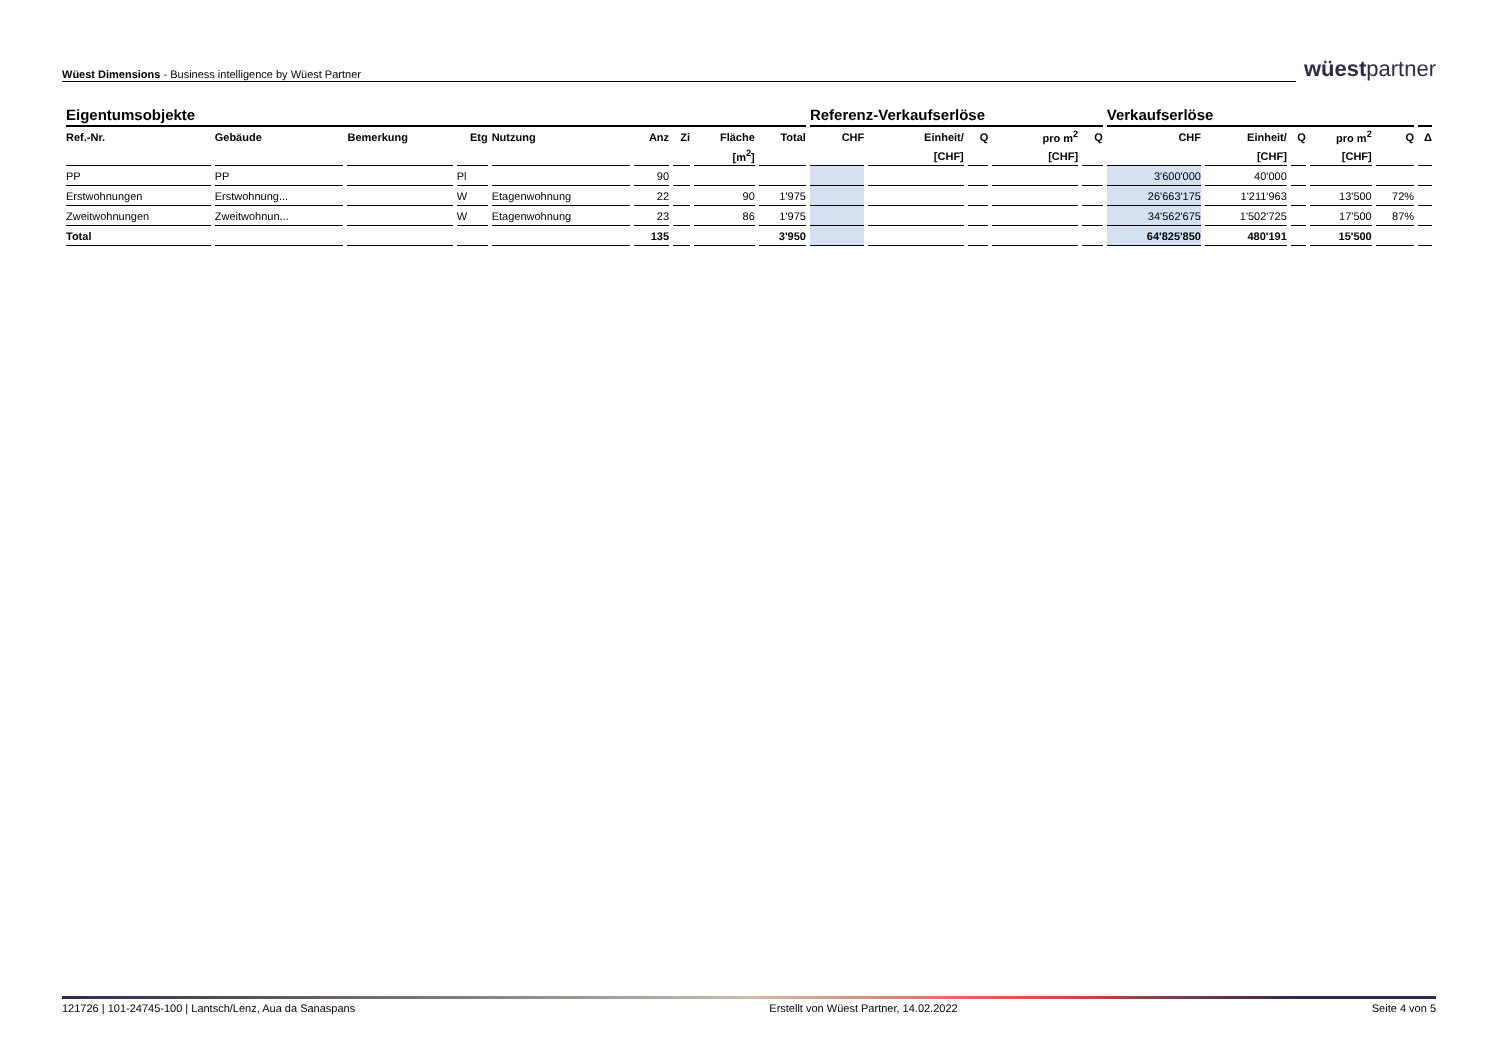Wüest Dimensions - Business intelligence by Wüest Partner
wüestpartner
| Eigentumsobjekte | | | | | | | | | Referenz-Verkaufserlöse | | | | | Verkaufserlöse | | | | | |
| --- | --- | --- | --- | --- | --- | --- | --- | --- | --- | --- | --- | --- | --- | --- | --- | --- | --- | --- | --- |
| Ref.-Nr. | Gebäude | Bemerkung | Etg | Nutzung | Anz | Zi | Fläche | Total | CHF | Einheit/ | Q | pro m<sup>2</sup> | Q | CHF | Einheit/ | Q | pro m<sup>2</sup> | Q | Δ |
| | | | | | | | [m<sup>2</sup>] | | | [CHF] | | [CHF] | | | [CHF] | | [CHF] | | |
| PP | PP | | Pl | | 90 | | | | | | | | | 3'600'000 | 40'000 | | | | |
| Erstwohnungen | Erstwohnung... | | W | Etagenwohnung | 22 | | 90 | 1'975 | | | | | | 26'663'175 | 1'211'963 | | 13'500 | 72% | |
| Zweitwohnungen | Zweitwohnun... | | W | Etagenwohnung | 23 | | 86 | 1'975 | | | | | | 34'562'675 | 1'502'725 | | 17'500 | 87% | |
| Total | | | | | 135 | | | 3'950 | | | | | | 64'825'850 | 480'191 | | 15'500 | | |
121726 | 101-24745-100 | Lantsch/Lenz, Aua da Sanaspans Erstellt von Wüest Partner, 14.02.2022 Seite 4 von 5